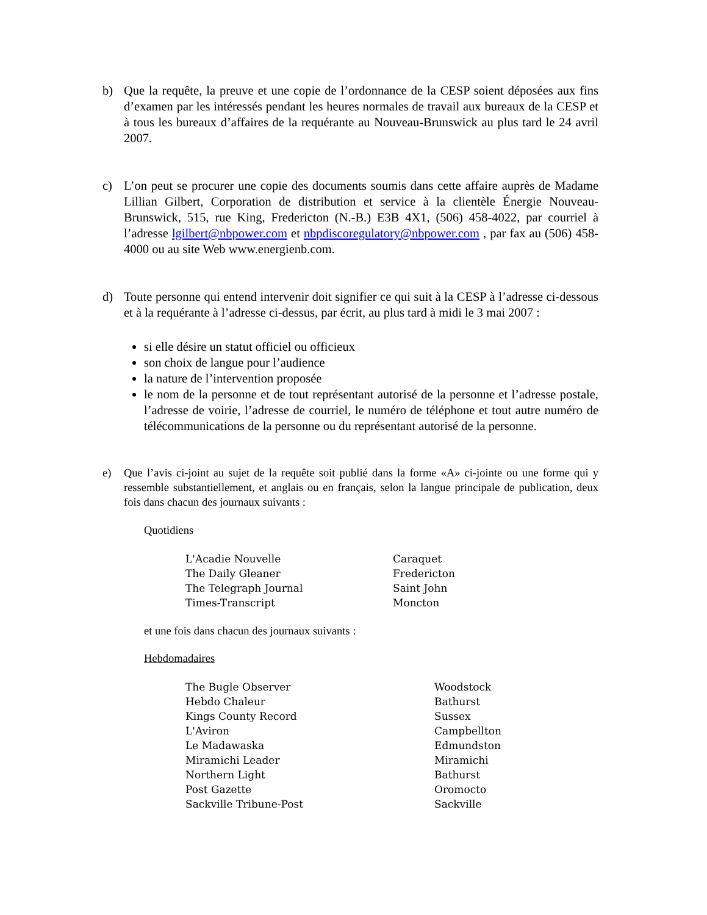b) Que la requête, la preuve et une copie de l’ordonnance de la CESP soient déposées aux fins d’examen par les intéressés pendant les heures normales de travail aux bureaux de la CESP et à tous les bureaux d’affaires de la requérante au Nouveau-Brunswick au plus tard le 24 avril 2007.
c) L’on peut se procurer une copie des documents soumis dans cette affaire auprès de Madame Lillian Gilbert, Corporation de distribution et service à la clientèle Énergie Nouveau-Brunswick, 515, rue King, Fredericton (N.-B.) E3B 4X1, (506) 458-4022, par courriel à l’adresse lgilbert@nbpower.com et nbpdiscoregulatory@nbpower.com , par fax au (506) 458-4000 ou au site Web www.energienb.com.
d) Toute personne qui entend intervenir doit signifier ce qui suit à la CESP à l’adresse ci-dessous et à la requérante à l’adresse ci-dessus, par écrit, au plus tard à midi le 3 mai 2007 :
si elle désire un statut officiel ou officieux
son choix de langue pour l’audience
la nature de l’intervention proposée
le nom de la personne et de tout représentant autorisé de la personne et l’adresse postale, l’adresse de voirie, l’adresse de courriel, le numéro de téléphone et tout autre numéro de télécommunications de la personne ou du représentant autorisé de la personne.
e) Que l’avis ci-joint au sujet de la requête soit publié dans la forme «A» ci-jointe ou une forme qui y ressemble substantiellement, et anglais ou en français, selon la langue principale de publication, deux fois dans chacun des journaux suivants :
Quotidiens
| L'Acadie Nouvelle | Caraquet |
| The Daily Gleaner | Fredericton |
| The Telegraph Journal | Saint John |
| Times-Transcript | Moncton |
et une fois dans chacun des journaux suivants :
Hebdomadaires
| The Bugle Observer | Woodstock |
| Hebdo Chaleur | Bathurst |
| Kings County Record | Sussex |
| L'Aviron | Campbellton |
| Le Madawaska | Edmundston |
| Miramichi Leader | Miramichi |
| Northern Light | Bathurst |
| Post Gazette | Oromocto |
| Sackville Tribune-Post | Sackville |